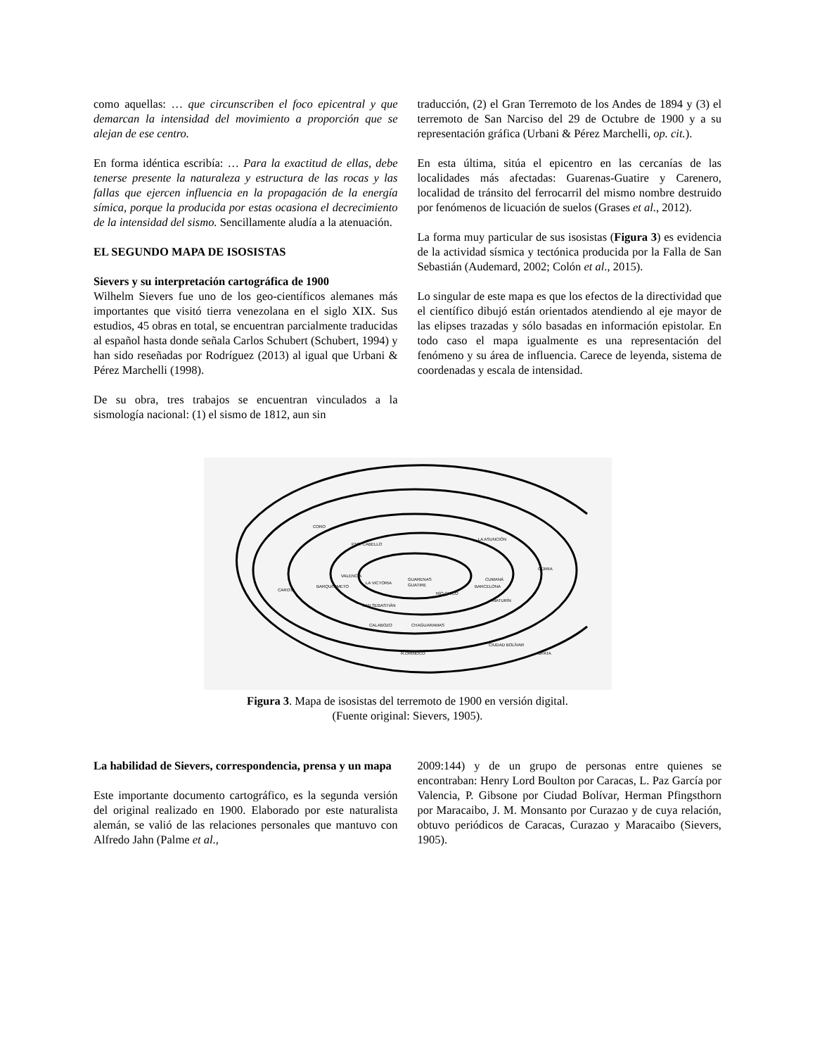como aquellas: … que circunscriben el foco epicentral y que demarcan la intensidad del movimiento a proporción que se alejan de ese centro.
En forma idéntica escribía: … Para la exactitud de ellas, debe tenerse presente la naturaleza y estructura de las rocas y las fallas que ejercen influencia en la propagación de la energía símica, porque la producida por estas ocasiona el decrecimiento de la intensidad del sismo. Sencillamente aludía a la atenuación.
EL SEGUNDO MAPA DE ISOSISTAS
Sievers y su interpretación cartográfica de 1900
Wilhelm Sievers fue uno de los geo-científicos alemanes más importantes que visitó tierra venezolana en el siglo XIX. Sus estudios, 45 obras en total, se encuentran parcialmente traducidas al español hasta donde señala Carlos Schubert (Schubert, 1994) y han sido reseñadas por Rodríguez (2013) al igual que Urbani & Pérez Marchelli (1998).
De su obra, tres trabajos se encuentran vinculados a la sismología nacional: (1) el sismo de 1812, aun sin
traducción, (2) el Gran Terremoto de los Andes de 1894 y (3) el terremoto de San Narciso del 29 de Octubre de 1900 y a su representación gráfica (Urbani & Pérez Marchelli, op. cit.).
En esta última, sitúa el epicentro en las cercanías de las localidades más afectadas: Guarenas-Guatire y Carenero, localidad de tránsito del ferrocarril del mismo nombre destruido por fenómenos de licuación de suelos (Grases et al., 2012).
La forma muy particular de sus isosistas (Figura 3) es evidencia de la actividad sísmica y tectónica producida por la Falla de San Sebastián (Audemard, 2002; Colón et al., 2015).
Lo singular de este mapa es que los efectos de la directividad que el científico dibujó están orientados atendiendo al eje mayor de las elipses trazadas y sólo basadas en información epistolar. En todo caso el mapa igualmente es una representación del fenómeno y su área de influencia. Carece de leyenda, sistema de coordenadas y escala de intensidad.
CORO
PTO. CABELLO
VALENCIA
LA VICTORIA
GUARENAS
GUATIRE
CUMANÁ
BARCELONA
GÜIRIA
CAROTA
BARQUISIMETO
SAN SEBASTIÁN
CALABOZO
CHAGUARAMAS
MATURÍN
CIUDAD BOLÍVAR
UPATA
R.ORINOCO
LA ASUNCIÓN
RÍO CHICO
Figura 3. Mapa de isosistas del terremoto de 1900 en versión digital.
(Fuente original: Sievers, 1905).
La habilidad de Sievers, correspondencia, prensa y un mapa
Este importante documento cartográfico, es la segunda versión del original realizado en 1900. Elaborado por este naturalista alemán, se valió de las relaciones personales que mantuvo con Alfredo Jahn (Palme et al.,
2009:144) y de un grupo de personas entre quienes se encontraban: Henry Lord Boulton por Caracas, L. Paz García por Valencia, P. Gibsone por Ciudad Bolívar, Herman Pfingsthorn por Maracaibo, J. M. Monsanto por Curazao y de cuya relación, obtuvo periódicos de Caracas, Curazao y Maracaibo (Sievers, 1905).